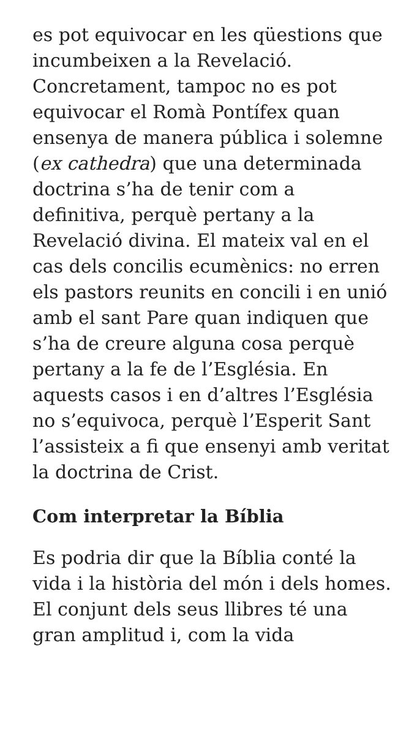es pot equivocar en les qüestions que incumbeixen a la Revelació. Concretament, tampoc no es pot equivocar el Romà Pontífex quan ensenya de manera pública i solemne (ex cathedra) que una determinada doctrina s’ha de tenir com a definitiva, perquè pertany a la Revelació divina. El mateix val en el cas dels concilis ecumènics: no erren els pastors reunits en concili i en unió amb el sant Pare quan indiquen que s’ha de creure alguna cosa perquè pertany a la fe de l’Església. En aquests casos i en d’altres l’Església no s’equivoca, perquè l’Esperit Sant l’assisteix a fi que ensenyi amb veritat la doctrina de Crist.
Com interpretar la Bíblia
Es podria dir que la Bíblia conté la vida i la història del món i dels homes. El conjunt dels seus llibres té una gran amplitud i, com la vida